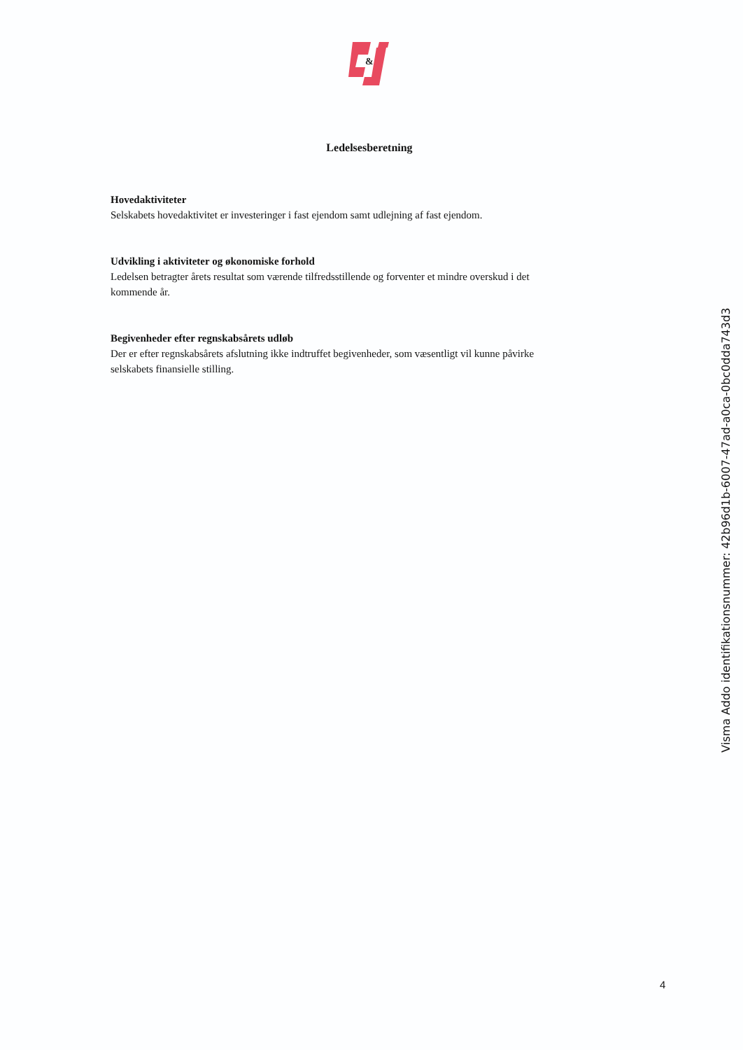&
Ledelsesberetning
Hovedaktiviteter
Selskabets hovedaktivitet er investeringer i fast ejendom samt udlejning af fast ejendom.
Udvikling i aktiviteter og økonomiske forhold
Ledelsen betragter årets resultat som værende tilfredsstillende og forventer et mindre overskud i det kommende år.
Begivenheder efter regnskabsårets udløb
Der er efter regnskabsårets afslutning ikke indtruffet begivenheder, som væsentligt vil kunne påvirke selskabets finansielle stilling.
Visma Addo identifikationsnummer: 42b96d1b-6007-47ad-a0ca-0bc0dda743d3
4